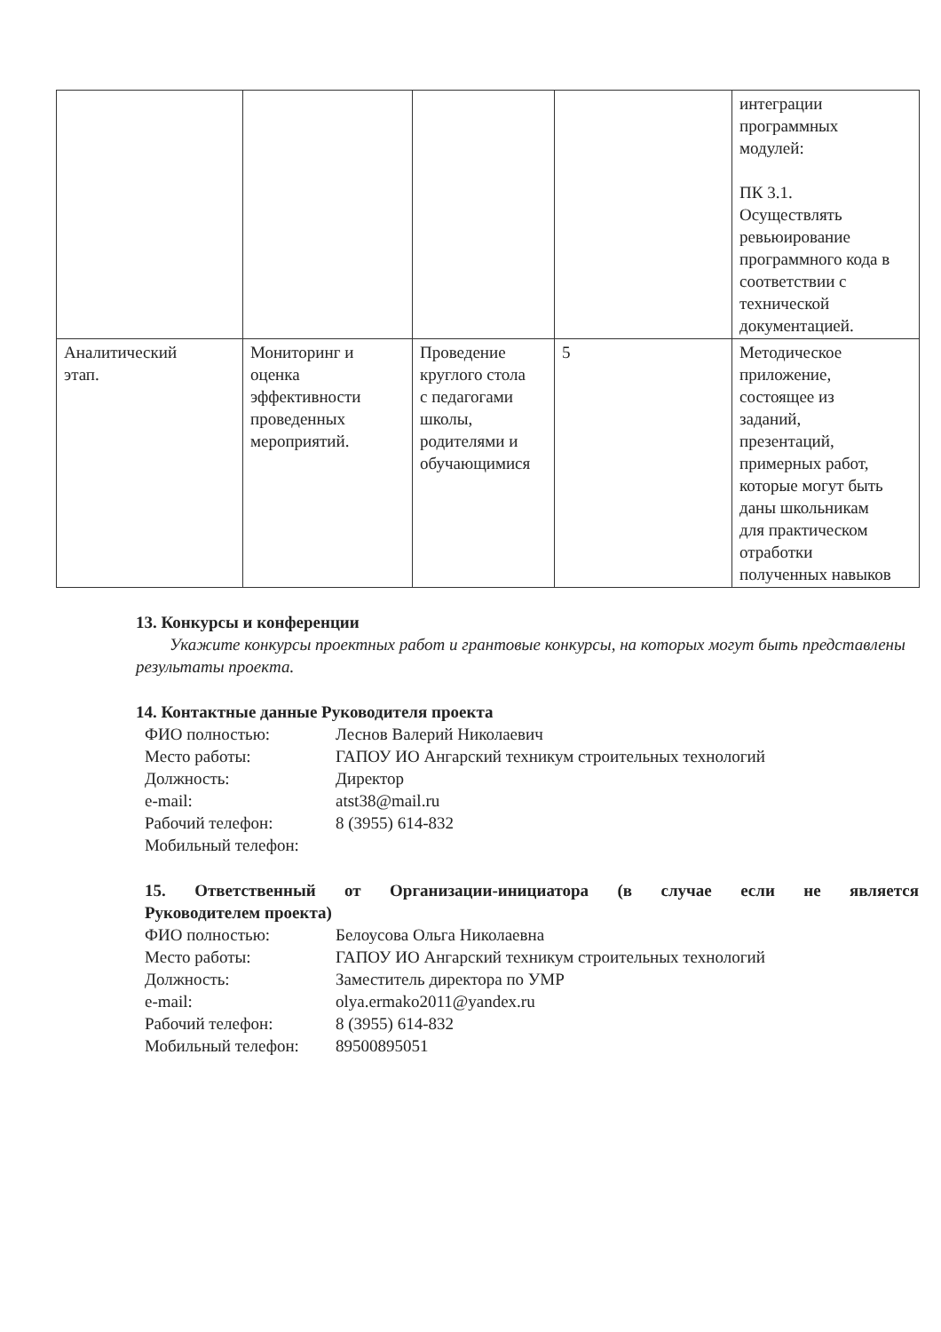| | | | | интеграции программных модулей: ПК 3.1. Осуществлять ревьюирование программного кода в соответствии с технической документацией. |
| Аналитический этап. | Мониторинг и оценка эффективности проведенных мероприятий. | Проведение круглого стола с педагогами школы, родителями и обучающимися | 5 | Методическое приложение, состоящее из заданий, презентаций, примерных работ, которые могут быть даны школьникам для практическом отработки полученных навыков |
13. Конкурсы и конференции
Укажите конкурсы проектных работ и грантовые конкурсы, на которых могут быть представлены результаты проекта.
14. Контактные данные Руководителя проекта
ФИО полностью: Леснов Валерий Николаевич Место работы: ГАПОУ ИО Ангарский техникум строительных технологий Должность: Директор e-mail: atst38@mail.ru Рабочий телефон: 8 (3955) 614-832 Мобильный телефон:
15. Ответственный от Организации-инициатора (в случае если не является
Руководителем проекта)
ФИО полностью: Белоусова Ольга Николаевна Место работы: ГАПОУ ИО Ангарский техникум строительных технологий Должность: Заместитель директора по УМР e-mail: olya.ermako2011@yandex.ru Рабочий телефон: 8 (3955) 614-832 Мобильный телефон: 89500895051